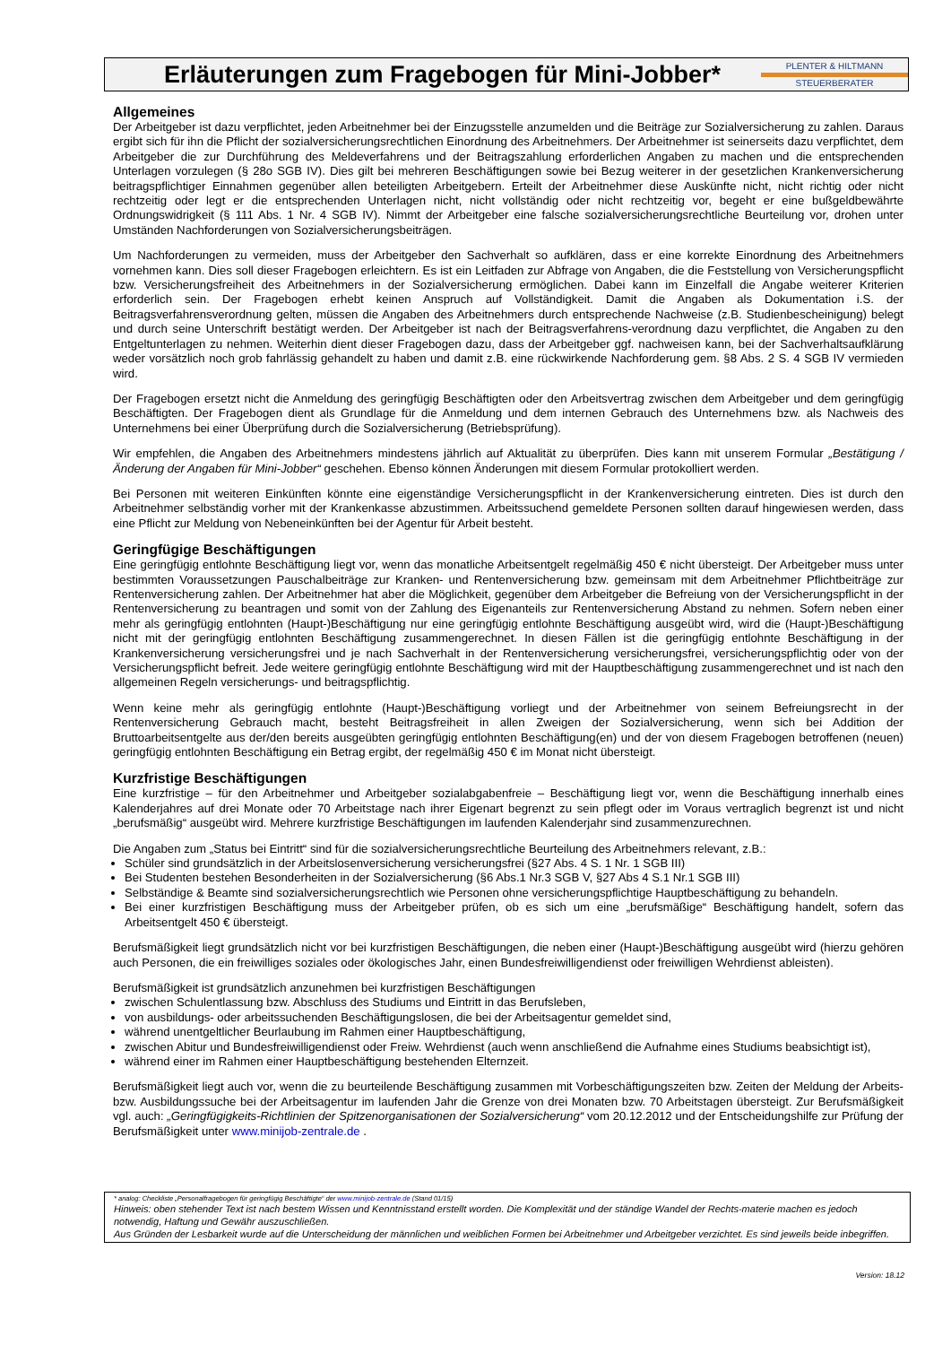Erläuterungen zum Fragebogen für Mini-Jobber*
PLENTER & HILTMANN
STEUERBERATER
Allgemeines
Der Arbeitgeber ist dazu verpflichtet, jeden Arbeitnehmer bei der Einzugsstelle anzumelden und die Beiträge zur Sozialversicherung zu zahlen. Daraus ergibt sich für ihn die Pflicht der sozialversicherungsrechtlichen Einordnung des Arbeitnehmers. Der Arbeitnehmer ist seinerseits dazu verpflichtet, dem Arbeitgeber die zur Durchführung des Meldeverfahrens und der Beitragszahlung erforderlichen Angaben zu machen und die entsprechenden Unterlagen vorzulegen (§ 28o SGB IV). Dies gilt bei mehreren Beschäftigungen sowie bei Bezug weiterer in der gesetzlichen Krankenversicherung beitragspflichtiger Einnahmen gegenüber allen beteiligten Arbeitgebern. Erteilt der Arbeitnehmer diese Auskünfte nicht, nicht richtig oder nicht rechtzeitig oder legt er die entsprechenden Unterlagen nicht, nicht vollständig oder nicht rechtzeitig vor, begeht er eine bußgeldbewährte Ordnungswidrigkeit (§ 111 Abs. 1 Nr. 4 SGB IV). Nimmt der Arbeitgeber eine falsche sozialversicherungsrechtliche Beurteilung vor, drohen unter Umständen Nachforderungen von Sozialversicherungsbeiträgen.
Um Nachforderungen zu vermeiden, muss der Arbeitgeber den Sachverhalt so aufklären, dass er eine korrekte Einordnung des Arbeitnehmers vornehmen kann. Dies soll dieser Fragebogen erleichtern. Es ist ein Leitfaden zur Abfrage von Angaben, die die Feststellung von Versicherungspflicht bzw. Versicherungsfreiheit des Arbeitnehmers in der Sozialversicherung ermöglichen. Dabei kann im Einzelfall die Angabe weiterer Kriterien erforderlich sein. Der Fragebogen erhebt keinen Anspruch auf Vollständigkeit. Damit die Angaben als Dokumentation i.S. der Beitragsverfahrensverordnung gelten, müssen die Angaben des Arbeitnehmers durch entsprechende Nachweise (z.B. Studienbescheinigung) belegt und durch seine Unterschrift bestätigt werden. Der Arbeitgeber ist nach der Beitragsverfahrens-verordnung dazu verpflichtet, die Angaben zu den Entgeltunterlagen zu nehmen. Weiterhin dient dieser Fragebogen dazu, dass der Arbeitgeber ggf. nachweisen kann, bei der Sachverhaltsaufklärung weder vorsätzlich noch grob fahrlässig gehandelt zu haben und damit z.B. eine rückwirkende Nachforderung gem. §8 Abs. 2 S. 4 SGB IV vermieden wird.
Der Fragebogen ersetzt nicht die Anmeldung des geringfügig Beschäftigten oder den Arbeitsvertrag zwischen dem Arbeitgeber und dem geringfügig Beschäftigten. Der Fragebogen dient als Grundlage für die Anmeldung und dem internen Gebrauch des Unternehmens bzw. als Nachweis des Unternehmens bei einer Überprüfung durch die Sozialversicherung (Betriebsprüfung).
Wir empfehlen, die Angaben des Arbeitnehmers mindestens jährlich auf Aktualität zu überprüfen. Dies kann mit unserem Formular „Bestätigung / Änderung der Angaben für Mini-Jobber“ geschehen. Ebenso können Änderungen mit diesem Formular protokolliert werden.
Bei Personen mit weiteren Einkünften könnte eine eigenständige Versicherungspflicht in der Krankenversicherung eintreten. Dies ist durch den Arbeitnehmer selbständig vorher mit der Krankenkasse abzustimmen. Arbeitssuchend gemeldete Personen sollten darauf hingewiesen werden, dass eine Pflicht zur Meldung von Nebeneinkünften bei der Agentur für Arbeit besteht.
Geringfügige Beschäftigungen
Eine geringfügig entlohnte Beschäftigung liegt vor, wenn das monatliche Arbeitsentgelt regelmäßig 450 € nicht übersteigt. Der Arbeitgeber muss unter bestimmten Voraussetzungen Pauschalbeiträge zur Kranken- und Rentenversicherung bzw. gemeinsam mit dem Arbeitnehmer Pflichtbeiträge zur Rentenversicherung zahlen. Der Arbeitnehmer hat aber die Möglichkeit, gegenüber dem Arbeitgeber die Befreiung von der Versicherungspflicht in der Rentenversicherung zu beantragen und somit von der Zahlung des Eigenanteils zur Rentenversicherung Abstand zu nehmen. Sofern neben einer mehr als geringfügig entlohnten (Haupt-)Beschäftigung nur eine geringfügig entlohnte Beschäftigung ausgeübt wird, wird die (Haupt-)Beschäftigung nicht mit der geringfügig entlohnten Beschäftigung zusammengerechnet. In diesen Fällen ist die geringfügig entlohnte Beschäftigung in der Krankenversicherung versicherungsfrei und je nach Sachverhalt in der Rentenversicherung versicherungsfrei, versicherungspflichtig oder von der Versicherungspflicht befreit. Jede weitere geringfügig entlohnte Beschäftigung wird mit der Hauptbeschäftigung zusammengerechnet und ist nach den allgemeinen Regeln versicherungs- und beitragspflichtig.
Wenn keine mehr als geringfügig entlohnte (Haupt-)Beschäftigung vorliegt und der Arbeitnehmer von seinem Befreiungsrecht in der Rentenversicherung Gebrauch macht, besteht Beitragsfreiheit in allen Zweigen der Sozialversicherung, wenn sich bei Addition der Bruttoarbeitsentgelte aus der/den bereits ausgeübten geringfügig entlohnten Beschäftigung(en) und der von diesem Fragebogen betroffenen (neuen) geringfügig entlohnten Beschäftigung ein Betrag ergibt, der regelmäßig 450 € im Monat nicht übersteigt.
Kurzfristige Beschäftigungen
Eine kurzfristige – für den Arbeitnehmer und Arbeitgeber sozialabgabenfreie – Beschäftigung liegt vor, wenn die Beschäftigung innerhalb eines Kalenderjahres auf drei Monate oder 70 Arbeitstage nach ihrer Eigenart begrenzt zu sein pflegt oder im Voraus vertraglich begrenzt ist und nicht „berufsmäßig“ ausgeübt wird. Mehrere kurzfristige Beschäftigungen im laufenden Kalenderjahr sind zusammenzurechnen.
Die Angaben zum „Status bei Eintritt“ sind für die sozialversicherungsrechtliche Beurteilung des Arbeitnehmers relevant, z.B.:
Schüler sind grundsätzlich in der Arbeitslosenversicherung versicherungsfrei (§27 Abs. 4 S. 1 Nr. 1 SGB III)
Bei Studenten bestehen Besonderheiten in der Sozialversicherung (§6 Abs.1 Nr.3 SGB V, §27 Abs 4 S.1 Nr.1 SGB III)
Selbständige & Beamte sind sozialversicherungsrechtlich wie Personen ohne versicherungspflichtige Hauptbeschäftigung zu behandeln.
Bei einer kurzfristigen Beschäftigung muss der Arbeitgeber prüfen, ob es sich um eine „berufsmäßige“ Beschäftigung handelt, sofern das Arbeitsentgelt 450 € übersteigt.
Berufsmäßigkeit liegt grundsätzlich nicht vor bei kurzfristigen Beschäftigungen, die neben einer (Haupt-)Beschäftigung ausgeübt wird (hierzu gehören auch Personen, die ein freiwilliges soziales oder ökologisches Jahr, einen Bundesfreiwilligendienst oder freiwilligen Wehrdienst ableisten).
Berufsmäßigkeit ist grundsätzlich anzunehmen bei kurzfristigen Beschäftigungen
zwischen Schulentlassung bzw. Abschluss des Studiums und Eintritt in das Berufsleben,
von ausbildungs- oder arbeitssuchenden Beschäftigungslosen, die bei der Arbeitsagentur gemeldet sind,
während unentgeltlicher Beurlaubung im Rahmen einer Hauptbeschäftigung,
zwischen Abitur und Bundesfreiwilligendienst oder Freiw. Wehrdienst (auch wenn anschließend die Aufnahme eines Studiums beabsichtigt ist),
während einer im Rahmen einer Hauptbeschäftigung bestehenden Elternzeit.
Berufsmäßigkeit liegt auch vor, wenn die zu beurteilende Beschäftigung zusammen mit Vorbeschäftigungszeiten bzw. Zeiten der Meldung der Arbeits- bzw. Ausbildungssuche bei der Arbeitsagentur im laufenden Jahr die Grenze von drei Monaten bzw. 70 Arbeitstagen übersteigt. Zur Berufsmäßigkeit vgl. auch: „Geringfügigkeits-Richtlinien der Spitzenorganisationen der Sozialversicherung“ vom 20.12.2012 und der Entscheidungshilfe zur Prüfung der Berufsmäßigkeit unter www.minijob-zentrale.de .
* analog: Checkliste „Personalfragebogen für geringfügig Beschäftigte“ der www.minijob-zentrale.de (Stand 01/15)
Hinweis: oben stehender Text ist nach bestem Wissen und Kenntnisstand erstellt worden. Die Komplexität und der ständige Wandel der Rechts-materie machen es jedoch notwendig, Haftung und Gewähr auszuschließen.
Aus Gründen der Lesbarkeit wurde auf die Unterscheidung der männlichen und weiblichen Formen bei Arbeitnehmer und Arbeitgeber verzichtet. Es sind jeweils beide inbegriffen.
Version: 18.12